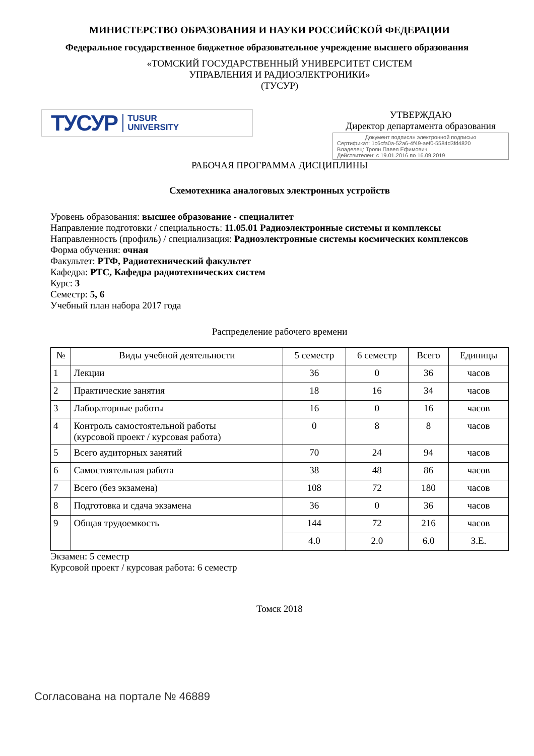МИНИСТЕРСТВО ОБРАЗОВАНИЯ И НАУКИ РОССИЙСКОЙ ФЕДЕРАЦИИ
Федеральное государственное бюджетное образовательное учреждение высшего образования
«ТОМСКИЙ ГОСУДАРСТВЕННЫЙ УНИВЕРСИТЕТ СИСТЕМ
УПРАВЛЕНИЯ И РАДИОЭЛЕКТРОНИКИ»
(ТУСУР)
ТУСУР TUSUR
UNIVERSITY
УТВЕРЖДАЮ
Директор департамента образования
Документ подписан электронной подписью
Сертификат: 1c6cfa0a-52a6-4f49-aef0-5584d3fd4820
Владелец: Троян Павел Ефимович
Действителен: с 19.01.2016 по 16.09.2019
РАБОЧАЯ ПРОГРАММА ДИСЦИПЛИНЫ
Схемотехника аналоговых электронных устройств
Уровень образования: высшее образование - специалитет
Направление подготовки / специальность: 11.05.01 Радиоэлектронные системы и комплексы
Направленность (профиль) / специализация: Радиоэлектронные системы космических комплексов
Форма обучения: очная
Факультет: РТФ, Радиотехнический факультет
Кафедра: РТС, Кафедра радиотехнических систем
Курс: 3
Семестр: 5, 6
Учебный план набора 2017 года
Распределение рабочего времени
| № | Виды учебной деятельности | 5 семестр | 6 семестр | Всего | Единицы |
| --- | --- | --- | --- | --- | --- |
| 1 | Лекции | 36 | 0 | 36 | часов |
| 2 | Практические занятия | 18 | 16 | 34 | часов |
| 3 | Лабораторные работы | 16 | 0 | 16 | часов |
| 4 | Контроль самостоятельной работы (курсовой проект / курсовая работа) | 0 | 8 | 8 | часов |
| 5 | Всего аудиторных занятий | 70 | 24 | 94 | часов |
| 6 | Самостоятельная работа | 38 | 48 | 86 | часов |
| 7 | Всего (без экзамена) | 108 | 72 | 180 | часов |
| 8 | Подготовка и сдача экзамена | 36 | 0 | 36 | часов |
| 9 | Общая трудоемкость | 144 | 72 | 216 | часов |
| | | 4.0 | 2.0 | 6.0 | З.Е. |
Экзамен: 5 семестр
Курсовой проект / курсовая работа: 6 семестр
Томск 2018
Согласована на портале № 46889